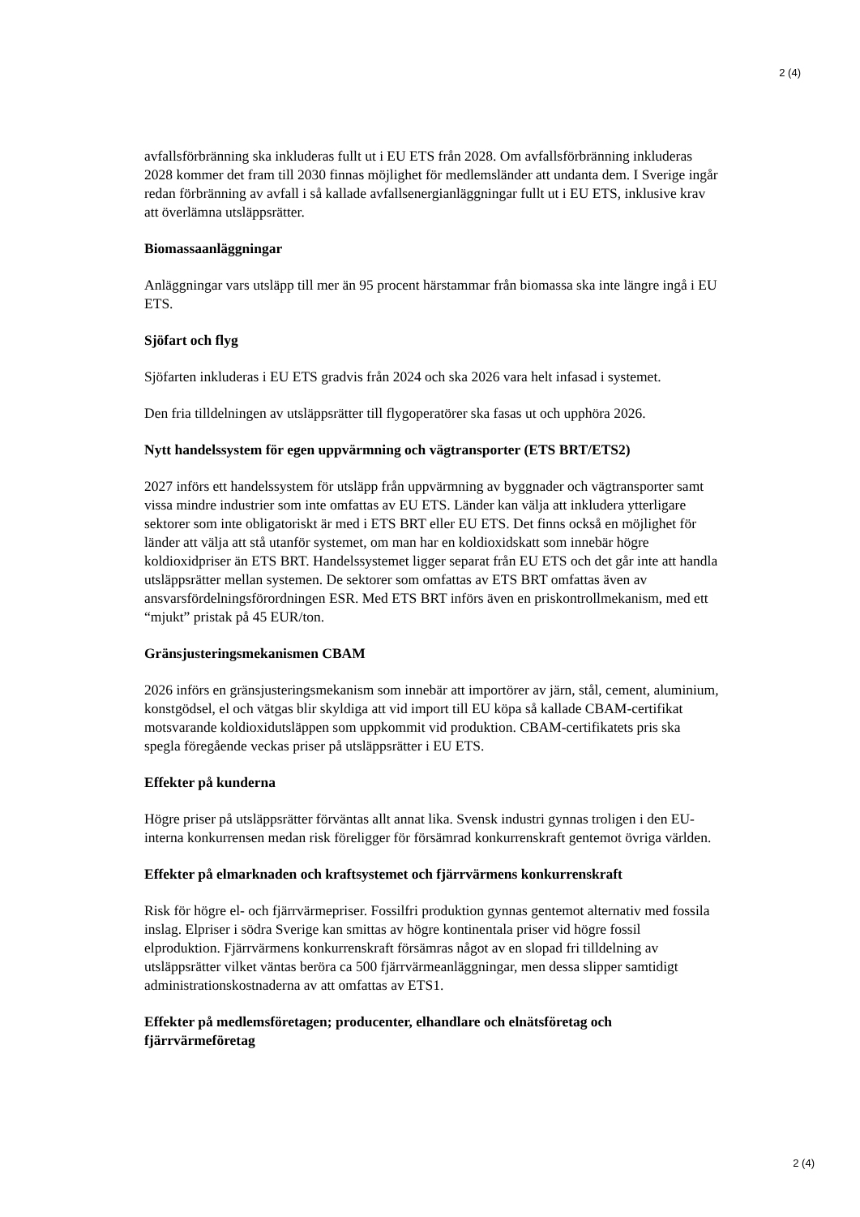2 (4)
avfallsförbränning ska inkluderas fullt ut i EU ETS från 2028. Om avfallsförbränning inkluderas 2028 kommer det fram till 2030 finnas möjlighet för medlemsländer att undanta dem. I Sverige ingår redan förbränning av avfall i så kallade avfallsenergianläggningar fullt ut i EU ETS, inklusive krav att överlämna utsläppsrätter.
Biomassaanläggningar
Anläggningar vars utsläpp till mer än 95 procent härstammar från biomassa ska inte längre ingå i EU ETS.
Sjöfart och flyg
Sjöfarten inkluderas i EU ETS gradvis från 2024 och ska 2026 vara helt infasad i systemet.
Den fria tilldelningen av utsläppsrätter till flygoperatörer ska fasas ut och upphöra 2026.
Nytt handelssystem för egen uppvärmning och vägtransporter (ETS BRT/ETS2)
2027 införs ett handelssystem för utsläpp från uppvärmning av byggnader och vägtransporter samt vissa mindre industrier som inte omfattas av EU ETS. Länder kan välja att inkludera ytterligare sektorer som inte obligatoriskt är med i ETS BRT eller EU ETS. Det finns också en möjlighet för länder att välja att stå utanför systemet, om man har en koldioxidskatt som innebär högre koldioxidpriser än ETS BRT. Handelssystemet ligger separat från EU ETS och det går inte att handla utsläppsrätter mellan systemen. De sektorer som omfattas av ETS BRT omfattas även av ansvarsfördelningsförordningen ESR. Med ETS BRT införs även en priskontrollmekanism, med ett “mjukt” pristak på 45 EUR/ton.
Gränsjusteringsmekanismen CBAM
2026 införs en gränsjusteringsmekanism som innebär att importörer av järn, stål, cement, aluminium, konstgödsel, el och vätgas blir skyldiga att vid import till EU köpa så kallade CBAM-certifikat motsvarande koldioxidutsläppen som uppkommit vid produktion. CBAM-certifikatets pris ska spegla föregående veckas priser på utsläppsrätter i EU ETS.
Effekter på kunderna
Högre priser på utsläppsrätter förväntas allt annat lika. Svensk industri gynnas troligen i den EU-interna konkurrensen medan risk föreligger för försämrad konkurrenskraft gentemot övriga världen.
Effekter på elmarknaden och kraftsystemet och fjärrvärmens konkurrenskraft
Risk för högre el- och fjärrvärmepriser. Fossilfri produktion gynnas gentemot alternativ med fossila inslag. Elpriser i södra Sverige kan smittas av högre kontinentala priser vid högre fossil elproduktion. Fjärrvärmens konkurrenskraft försämras något av en slopad fri tilldelning av utsläppsrätter vilket väntas beröra ca 500 fjärrvärmeanläggningar, men dessa slipper samtidigt administrationskostnaderna av att omfattas av ETS1.
Effekter på medlemsföretagen; producenter, elhandlare och elnätsföretag och fjärrvärmeföretag
2 (4)